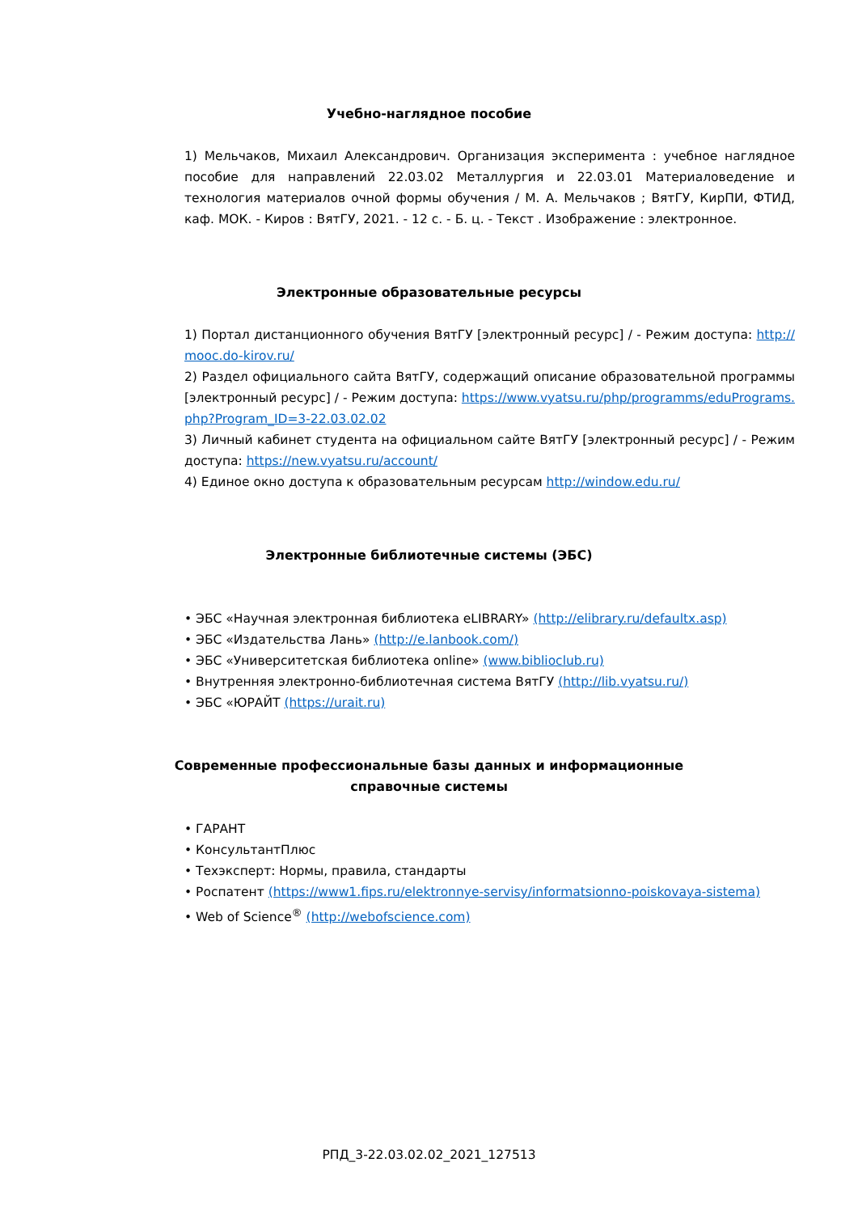Учебно-наглядное пособие
1) Мельчаков, Михаил Александрович. Организация эксперимента : учебное наглядное пособие для направлений 22.03.02 Металлургия и 22.03.01 Материаловедение и технология материалов очной формы обучения / М. А. Мельчаков ; ВятГУ, КирПИ, ФТИД, каф. МОК. - Киров : ВятГУ, 2021. - 12 с. - Б. ц. - Текст . Изображение : электронное.
Электронные образовательные ресурсы
1) Портал дистанционного обучения ВятГУ [электронный ресурс] / - Режим доступа: http://mooc.do-kirov.ru/
2) Раздел официального сайта ВятГУ, содержащий описание образовательной программы [электронный ресурс] / - Режим доступа: https://www.vyatsu.ru/php/programms/eduPrograms.php?Program_ID=3-22.03.02.02
3) Личный кабинет студента на официальном сайте ВятГУ [электронный ресурс] / - Режим доступа: https://new.vyatsu.ru/account/
4) Единое окно доступа к образовательным ресурсам http://window.edu.ru/
Электронные библиотечные системы (ЭБС)
• ЭБС «Научная электронная библиотека eLIBRARY» (http://elibrary.ru/defaultx.asp)
• ЭБС «Издательства Лань» (http://e.lanbook.com/)
• ЭБС «Университетская библиотека online» (www.biblioclub.ru)
• Внутренняя электронно-библиотечная система ВятГУ (http://lib.vyatsu.ru/)
• ЭБС «ЮРАЙТ (https://urait.ru)
Современные профессиональные базы данных и информационные справочные системы
• ГАРАНТ
• КонсультантПлюс
• Техэксперт: Нормы, правила, стандарты
• Роспатент (https://www1.fips.ru/elektronnye-servisy/informatsionno-poiskovaya-sistema)
• Web of Science<sup>®</sup> (http://webofscience.com)
РПД_3-22.03.02.02_2021_127513